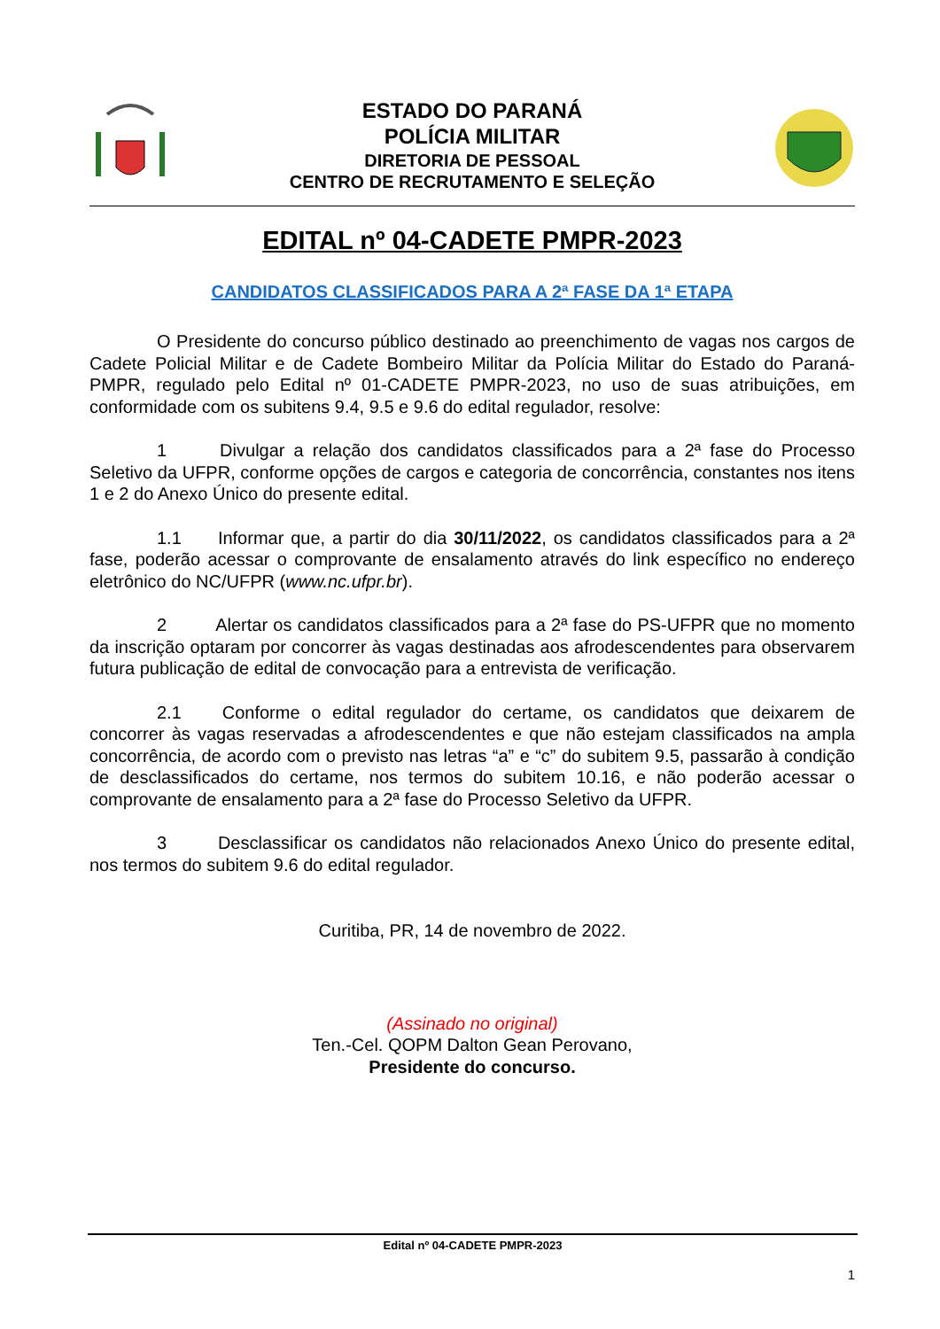ESTADO DO PARANÁ
POLÍCIA MILITAR
DIRETORIA DE PESSOAL
CENTRO DE RECRUTAMENTO E SELEÇÃO
EDITAL nº 04-CADETE PMPR-2023
CANDIDATOS CLASSIFICADOS PARA A 2ª FASE DA 1ª ETAPA
O Presidente do concurso público destinado ao preenchimento de vagas nos cargos de Cadete Policial Militar e de Cadete Bombeiro Militar da Polícia Militar do Estado do Paraná-PMPR, regulado pelo Edital nº 01-CADETE PMPR-2023, no uso de suas atribuições, em conformidade com os subitens 9.4, 9.5 e 9.6 do edital regulador, resolve:
1 Divulgar a relação dos candidatos classificados para a 2ª fase do Processo Seletivo da UFPR, conforme opções de cargos e categoria de concorrência, constantes nos itens 1 e 2 do Anexo Único do presente edital.
1.1 Informar que, a partir do dia 30/11/2022, os candidatos classificados para a 2ª fase, poderão acessar o comprovante de ensalamento através do link específico no endereço eletrônico do NC/UFPR (www.nc.ufpr.br).
2 Alertar os candidatos classificados para a 2ª fase do PS-UFPR que no momento da inscrição optaram por concorrer às vagas destinadas aos afrodescendentes para observarem futura publicação de edital de convocação para a entrevista de verificação.
2.1 Conforme o edital regulador do certame, os candidatos que deixarem de concorrer às vagas reservadas a afrodescendentes e que não estejam classificados na ampla concorrência, de acordo com o previsto nas letras “a” e “c” do subitem 9.5, passarão à condição de desclassificados do certame, nos termos do subitem 10.16, e não poderão acessar o comprovante de ensalamento para a 2ª fase do Processo Seletivo da UFPR.
3 Desclassificar os candidatos não relacionados Anexo Único do presente edital, nos termos do subitem 9.6 do edital regulador.
Curitiba, PR, 14 de novembro de 2022.
(Assinado no original)
Ten.-Cel. QOPM Dalton Gean Perovano,
Presidente do concurso.
Edital nº 04-CADETE PMPR-2023
1